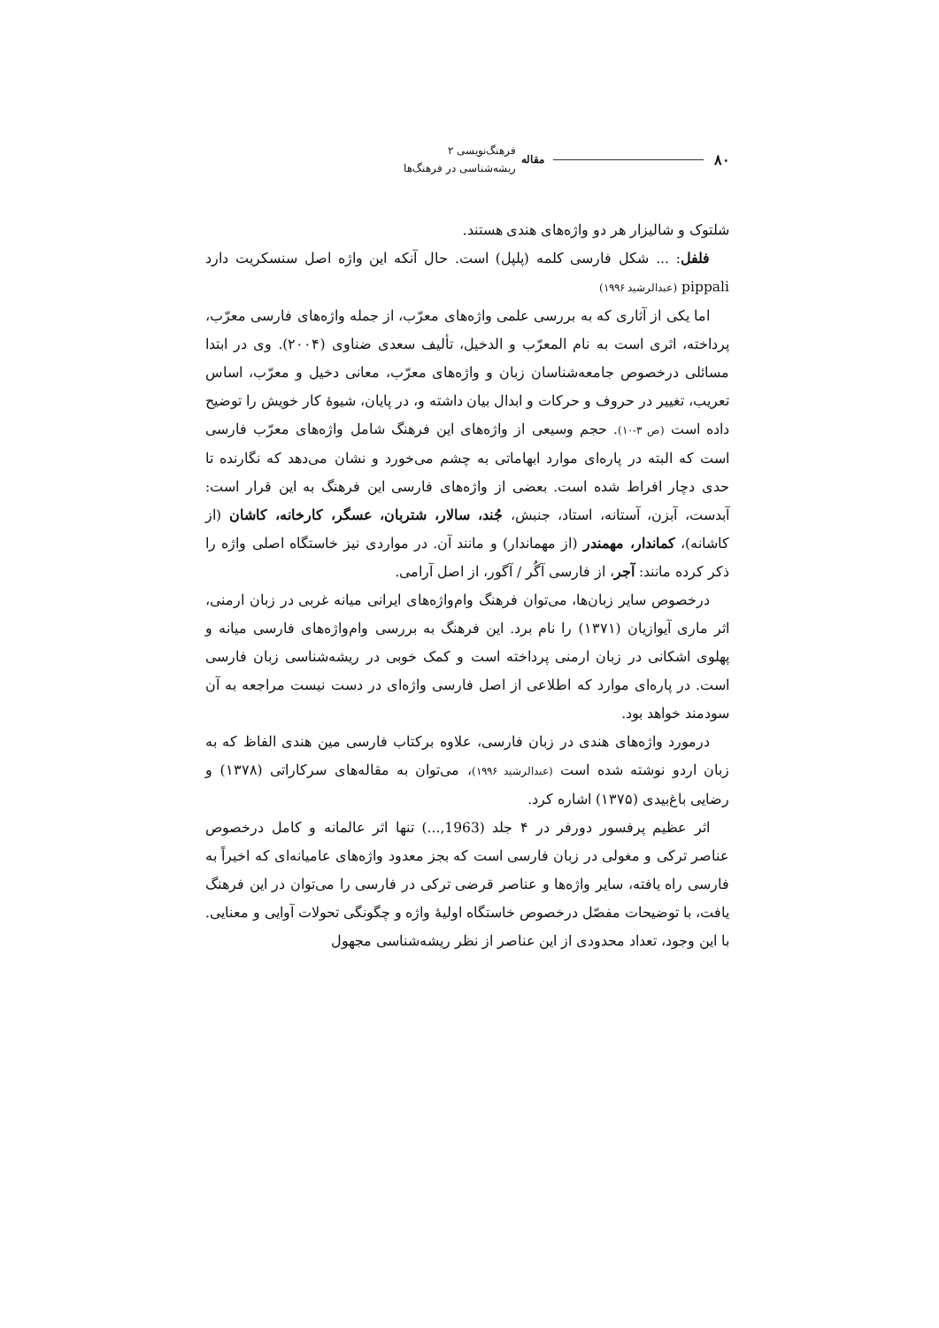۸۰ مقاله
فرهنگ‌نویسی ۲
ریشه‌شناسی در فرهنگ‌ها
شلتوک و شالیزار هر دو واژه‌های هندی هستند.
فلفل: ... شکل فارسی کلمه (پلپل) است. حال آنکه این واژه اصل سنسکریت دارد pippali (عبدالرشید ۱۹۹۶)
اما یکی از آثاری که به بررسی علمی واژه‌های معرّب، از جمله واژه‌های فارسی معرّب، پرداخته، اثری است به نام المعرّب و الدخیل، تألیف سعدی ضناوی (۲۰۰۴). وی در ابتدا مسائلی درخصوص جامعه‌شناسان زبان و واژه‌های معرّب، معانی دخیل و معرّب، اساس تعریب، تغییر در حروف و حرکات و ابدال بیان داشته و، در پایان، شیوهٔ کار خویش را توضیح داده است (ص ۳-۱۰). حجم وسیعی از واژه‌های این فرهنگ شامل واژه‌های معرّب فارسی است که البته در پاره‌ای موارد ابهاماتی به چشم می‌خورد و نشان می‌دهد که نگارنده تا حدی دچار افراط شده است. بعضی از واژه‌های فارسی این فرهنگ به این قرار است: آبدست، آبزن، آستانه، استاد، جنبش، جُند، سالار، شتربان، عسگر، کارخانه، کاشان (از کاشانه)، کماندار، مهمندر (از مهماندار) و مانند آن. در مواردی نیز خاستگاه اصلی واژه را ذکر کرده مانند: آجر، از فارسی آگُر / آگور، از اصل آرامی.
درخصوص سایر زبان‌ها، می‌توان فرهنگ وام‌واژه‌های ایرانی میانه غربی در زبان ارمنی، اثر ماری آیوازیان (۱۳۷۱) را نام برد. این فرهنگ به بررسی وام‌واژه‌های فارسی میانه و پهلوی اشکانی در زبان ارمنی پرداخته است و کمک خوبی در ریشه‌شناسی زبان فارسی است. در پاره‌ای موارد که اطلاعی از اصل فارسی واژه‌ای در دست نیست مراجعه به آن سودمند خواهد بود.
درمورد واژه‌های هندی در زبان فارسی، علاوه برکتاب فارسی مین هندی الفاظ که به زبان اردو نوشته شده است (عبدالرشید ۱۹۹۶)، می‌توان به مقاله‌های سرکاراتی (۱۳۷۸) و رضایی باغ‌بیدی (۱۳۷۵) اشاره کرد.
اثر عظیم پرفسور دورفر در ۴ جلد (1963,...) تنها اثر عالمانه و کامل درخصوص عناصر ترکی و مغولی در زبان فارسی است که بجز معدود واژه‌های عامیانه‌ای که اخیراً به فارسی راه یافته، سایر واژه‌ها و عناصر قرضی ترکی در فارسی را می‌توان در این فرهنگ یافت، با توضیحات مفصّل درخصوص خاستگاه اولیهٔ واژه و چگونگی تحولات آوایی و معنایی. با این وجود، تعداد محدودی از این عناصر از نظر ریشه‌شناسی مجهول